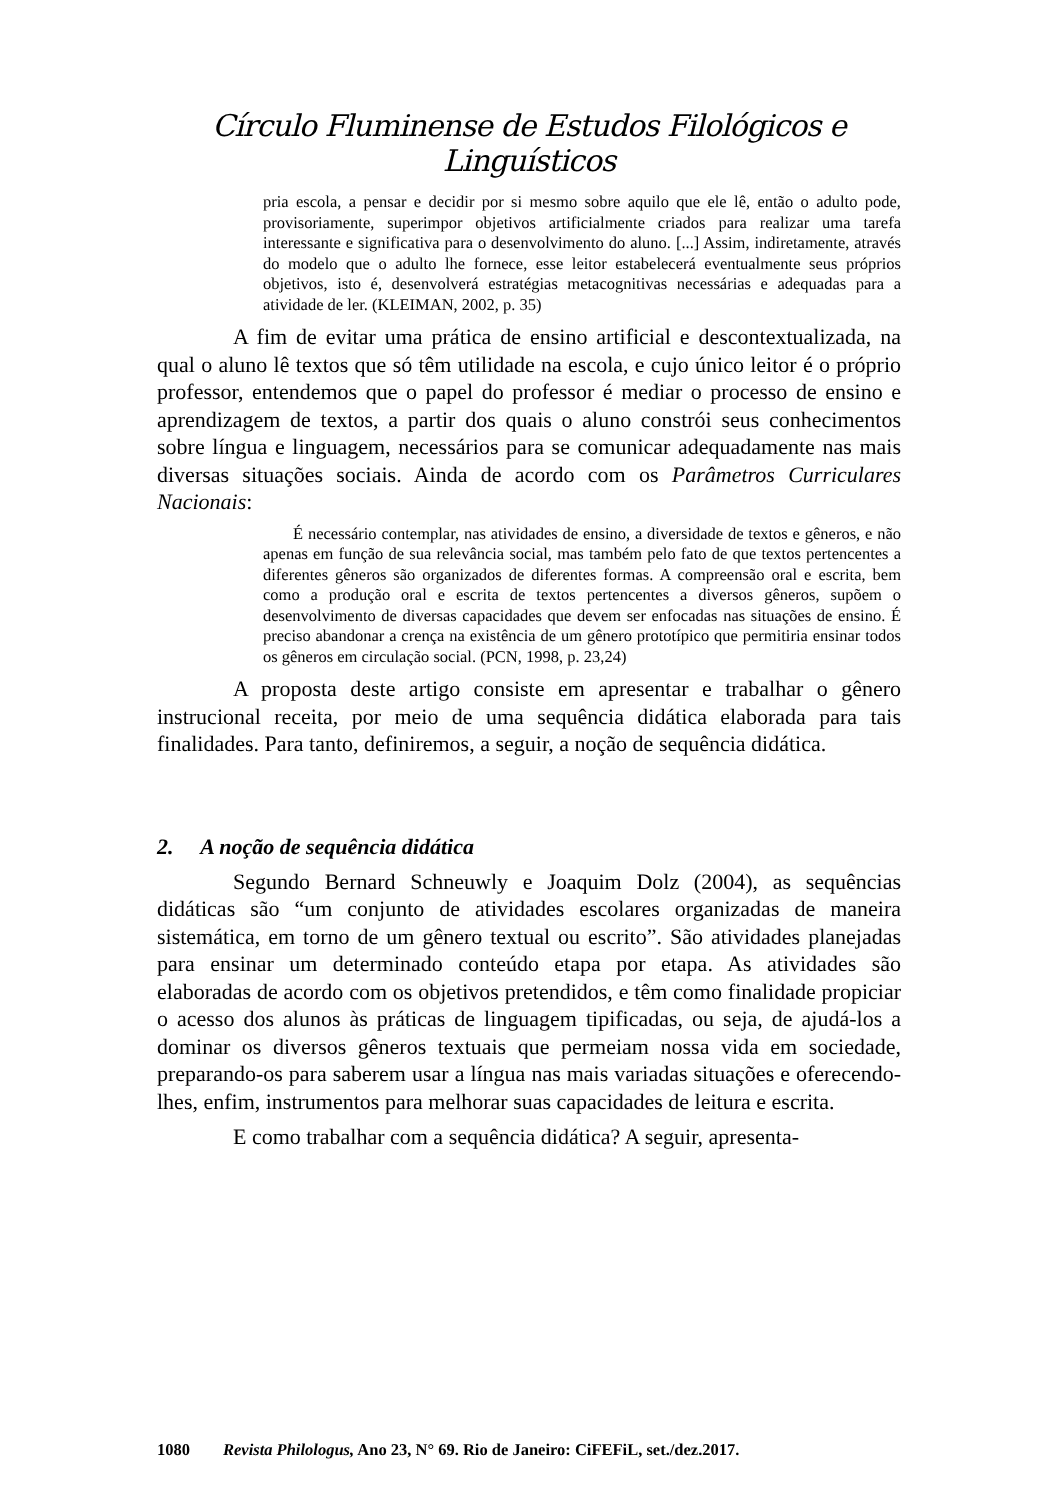Círculo Fluminense de Estudos Filológicos e Linguísticos
pria escola, a pensar e decidir por si mesmo sobre aquilo que ele lê, então o adulto pode, provisoriamente, superimpor objetivos artificialmente criados para realizar uma tarefa interessante e significativa para o desenvolvimento do aluno. [...] Assim, indiretamente, através do modelo que o adulto lhe fornece, esse leitor estabelecerá eventualmente seus próprios objetivos, isto é, desenvolverá estratégias metacognitivas necessárias e adequadas para a atividade de ler. (KLEIMAN, 2002, p. 35)
A fim de evitar uma prática de ensino artificial e descontextualizada, na qual o aluno lê textos que só têm utilidade na escola, e cujo único leitor é o próprio professor, entendemos que o papel do professor é mediar o processo de ensino e aprendizagem de textos, a partir dos quais o aluno constrói seus conhecimentos sobre língua e linguagem, necessários para se comunicar adequadamente nas mais diversas situações sociais. Ainda de acordo com os Parâmetros Curriculares Nacionais:
É necessário contemplar, nas atividades de ensino, a diversidade de textos e gêneros, e não apenas em função de sua relevância social, mas também pelo fato de que textos pertencentes a diferentes gêneros são organizados de diferentes formas. A compreensão oral e escrita, bem como a produção oral e escrita de textos pertencentes a diversos gêneros, supõem o desenvolvimento de diversas capacidades que devem ser enfocadas nas situações de ensino. É preciso abandonar a crença na existência de um gênero prototípico que permitiria ensinar todos os gêneros em circulação social. (PCN, 1998, p. 23,24)
A proposta deste artigo consiste em apresentar e trabalhar o gênero instrucional receita, por meio de uma sequência didática elaborada para tais finalidades. Para tanto, definiremos, a seguir, a noção de sequência didática.
2. A noção de sequência didática
Segundo Bernard Schneuwly e Joaquim Dolz (2004), as sequências didáticas são “um conjunto de atividades escolares organizadas de maneira sistemática, em torno de um gênero textual ou escrito”. São atividades planejadas para ensinar um determinado conteúdo etapa por etapa. As atividades são elaboradas de acordo com os objetivos pretendidos, e têm como finalidade propiciar o acesso dos alunos às práticas de linguagem tipificadas, ou seja, de ajudá-los a dominar os diversos gêneros textuais que permeiam nossa vida em sociedade, preparando-os para saberem usar a língua nas mais variadas situações e oferecendo-lhes, enfim, instrumentos para melhorar suas capacidades de leitura e escrita.
E como trabalhar com a sequência didática? A seguir, apresenta-
1080 Revista Philologus, Ano 23, N° 69. Rio de Janeiro: CiFEFiL, set./dez.2017.